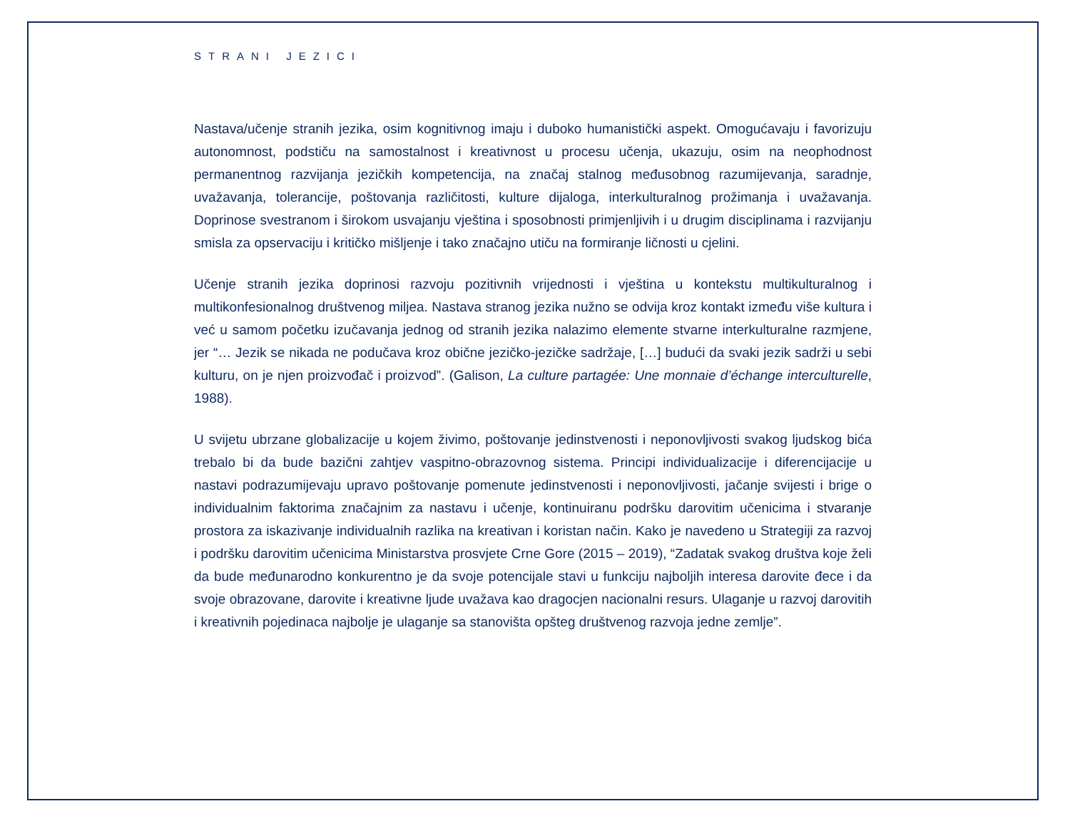STRANI JEZICI
Nastava/učenje stranih jezika, osim kognitivnog imaju i duboko humanistički aspekt. Omogućavaju i favorizuju autonomnost, podstiču na samostalnost i kreativnost u procesu učenja, ukazuju, osim na neophodnost permanentnog razvijanja jezičkih kompetencija, na značaj stalnog međusobnog razumijevanja, saradnje, uvažavanja, tolerancije, poštovanja različitosti, kulture dijaloga, interkulturalnog prožimanja i uvažavanja. Doprinose svestranom i širokom usvajanju vještina i sposobnosti primjenljivih i u drugim disciplinama i razvijanju smisla za opservaciju i kritičko mišljenje i tako značajno utiču na formiranje ličnosti u cjelini.
Učenje stranih jezika doprinosi razvoju pozitivnih vrijednosti i vještina u kontekstu multikulturalnog i multikonfesionalnog društvenog miljea. Nastava stranog jezika nužno se odvija kroz kontakt između više kultura i već u samom početku izučavanja jednog od stranih jezika nalazimo elemente stvarne interkulturalne razmjene, jer “… Jezik se nikada ne podučava kroz obične jezičko-jezičke sadržaje, […] budući da svaki jezik sadrži u sebi kulturu, on je njen proizvođač i proizvod”. (Galison, La culture partagée: Une monnaie d’échange interculturelle, 1988).
U svijetu ubrzane globalizacije u kojem živimo, poštovanje jedinstvenosti i neponovljivosti svakog ljudskog bića trebalo bi da bude bazični zahtjev vaspitno-obrazovnog sistema. Principi individualizacije i diferencijacije u nastavi podrazumijevaju upravo poštovanje pomenute jedinstvenosti i neponovljivosti, jačanje svijesti i brige o individualnim faktorima značajnim za nastavu i učenje, kontinuiranu podršku darovitim učenicima i stvaranje prostora za iskazivanje individualnih razlika na kreativan i koristan način. Kako je navedeno u Strategiji za razvoj i podršku darovitim učenicima Ministarstva prosvjete Crne Gore (2015 – 2019), “Zadatak svakog društva koje želi da bude međunarodno konkurentno je da svoje potencijale stavi u funkciju najboljih interesa darovite đece i da svoje obrazovane, darovite i kreativne ljude uvažava kao dragocjen nacionalni resurs. Ulaganje u razvoj darovitih i kreativnih pojedinaca najbolje je ulaganje sa stanovišta opšteg društvenog razvoja jedne zemlje”.